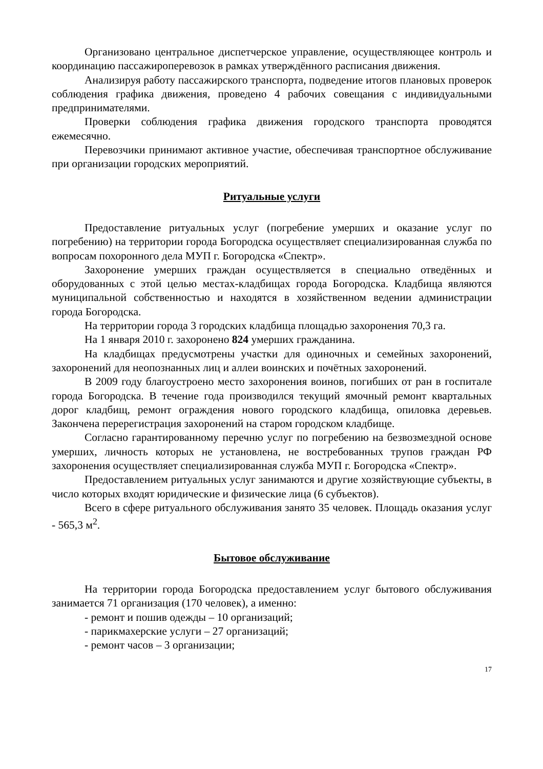Организовано центральное диспетчерское управление, осуществляющее контроль и координацию пассажироперевозок в рамках утверждённого расписания движения.
Анализируя работу пассажирского транспорта, подведение итогов плановых проверок соблюдения графика движения, проведено 4 рабочих совещания с индивидуальными предпринимателями.
Проверки соблюдения графика движения городского транспорта проводятся ежемесячно.
Перевозчики принимают активное участие, обеспечивая транспортное обслуживание при организации городских мероприятий.
Ритуальные услуги
Предоставление ритуальных услуг (погребение умерших и оказание услуг по погребению) на территории города Богородска осуществляет специализированная служба по вопросам похоронного дела МУП г. Богородска «Спектр».
Захоронение умерших граждан осуществляется в специально отведённых и оборудованных с этой целью местах-кладбищах города Богородска. Кладбища являются муниципальной собственностью и находятся в хозяйственном ведении администрации города Богородска.
На территории города 3 городских кладбища площадью захоронения 70,3 га.
На 1 января 2010 г. захоронено 824 умерших гражданина.
На кладбищах предусмотрены участки для одиночных и семейных захоронений, захоронений для неопознанных лиц и аллеи воинских и почётных захоронений.
В 2009 году благоустроено место захоронения воинов, погибших от ран в госпитале города Богородска. В течение года производился текущий ямочный ремонт квартальных дорог кладбищ, ремонт ограждения нового городского кладбища, опиловка деревьев. Закончена перерегистрация захоронений на старом городском кладбище.
Согласно гарантированному перечню услуг по погребению на безвозмездной основе умерших, личность которых не установлена, не востребованных трупов граждан РФ захоронения осуществляет специализированная служба МУП г. Богородска «Спектр».
Предоставлением ритуальных услуг занимаются и другие хозяйствующие субъекты, в число которых входят юридические и физические лица (6 субъектов).
Всего в сфере ритуального обслуживания занято 35 человек. Площадь оказания услуг - 565,3 м<sup>2</sup>.
Бытовое обслуживание
На территории города Богородска предоставлением услуг бытового обслуживания занимается 71 организация (170 человек), а именно:
- ремонт и пошив одежды – 10 организаций;
- парикмахерские услуги – 27 организаций;
- ремонт часов – 3 организации;
17